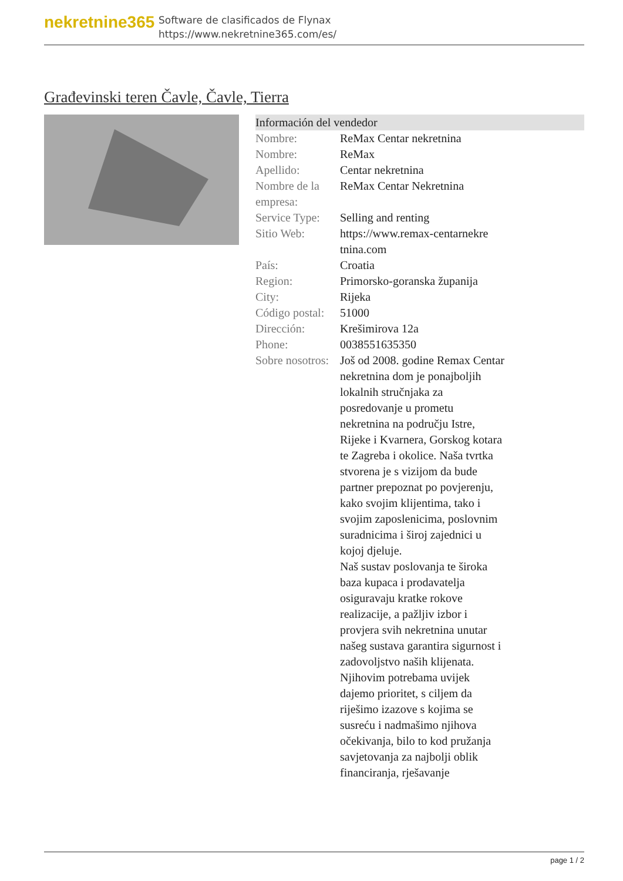nekretnine365
Software de clasificados de Flynax
https://www.nekretnine365.com/es/
Građevinski teren Čavle, Čavle, Tierra
Información del vendedor
| Nombre: | ReMax Centar nekretnina |
| Nombre: | ReMax |
| Apellido: | Centar nekretnina |
| Nombre de la empresa: | ReMax Centar Nekretnina |
| Service Type: | Selling and renting |
| Sitio Web: | https://www.remax-centarnekre tnina.com |
| País: | Croatia |
| Region: | Primorsko-goranska županija |
| City: | Rijeka |
| Código postal: | 51000 |
| Dirección: | Krešimirova 12a |
| Phone: | 0038551635350 |
| Sobre nosotros: | Još od 2008. godine Remax Centar nekretnina dom je ponajboljih lokalnih stručnjaka za posredovanje u prometu nekretnina na području Istre, Rijeke i Kvarnera, Gorskog kotara te Zagreba i okolice. Naša tvrtka stvorena je s vizijom da bude partner prepoznat po povjerenju, kako svojim klijentima, tako i svojim zaposlenicima, poslovnim suradnicima i široj zajednici u kojoj djeluje. Naš sustav poslovanja te široka baza kupaca i prodavatelja osiguravaju kratke rokove realizacije, a pažljiv izbor i provjera svih nekretnina unutar našeg sustava garantira sigurnost i zadovoljstvo naših klijenata. Njihovim potrebama uvijek dajemo prioritet, s ciljem da riješimo izazove s kojima se susreću i nadmašimo njihova očekivanja, bilo to kod pružanja savjetovanja za najbolji oblik financiranja, rješavanje |
page 1 / 2